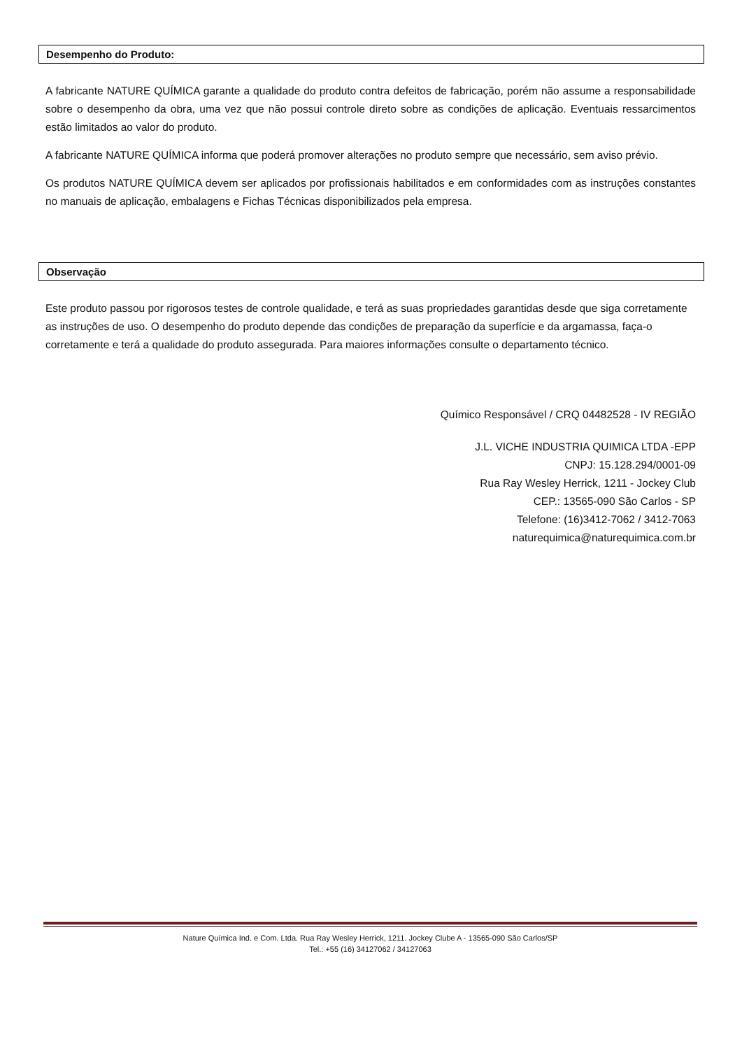Desempenho do Produto:
A fabricante NATURE QUÍMICA garante a qualidade do produto contra defeitos de fabricação, porém não assume a responsabilidade sobre o desempenho da obra, uma vez que não possui controle direto sobre as condições de aplicação. Eventuais ressarcimentos estão limitados ao valor do produto.
A fabricante NATURE QUÍMICA informa que poderá promover alterações no produto sempre que necessário, sem aviso prévio.
Os produtos NATURE QUÍMICA devem ser aplicados por profissionais habilitados e em conformidades com as instruções constantes no manuais de aplicação, embalagens e Fichas Técnicas disponibilizados pela empresa.
Observação
Este produto passou por rigorosos testes de controle qualidade, e terá as suas propriedades garantidas desde que siga corretamente as instruções de uso. O desempenho do produto depende das condições de preparação da superfície e da argamassa, faça-o corretamente e terá a qualidade do produto assegurada. Para maiores informações consulte o departamento técnico.
Químico Responsável / CRQ 04482528 - IV REGIÃO
J.L. VICHE INDUSTRIA QUIMICA LTDA -EPP
CNPJ: 15.128.294/0001-09
Rua Ray Wesley Herrick, 1211 - Jockey Club
CEP.: 13565-090 São Carlos - SP
Telefone: (16)3412-7062 / 3412-7063
naturequimica@naturequimica.com.br
Nature Química Ind. e Com. Ltda. Rua Ray Wesley Herrick, 1211. Jockey Clube A - 13565-090 São Carlos/SP
Tel.: +55 (16) 34127062 / 34127063